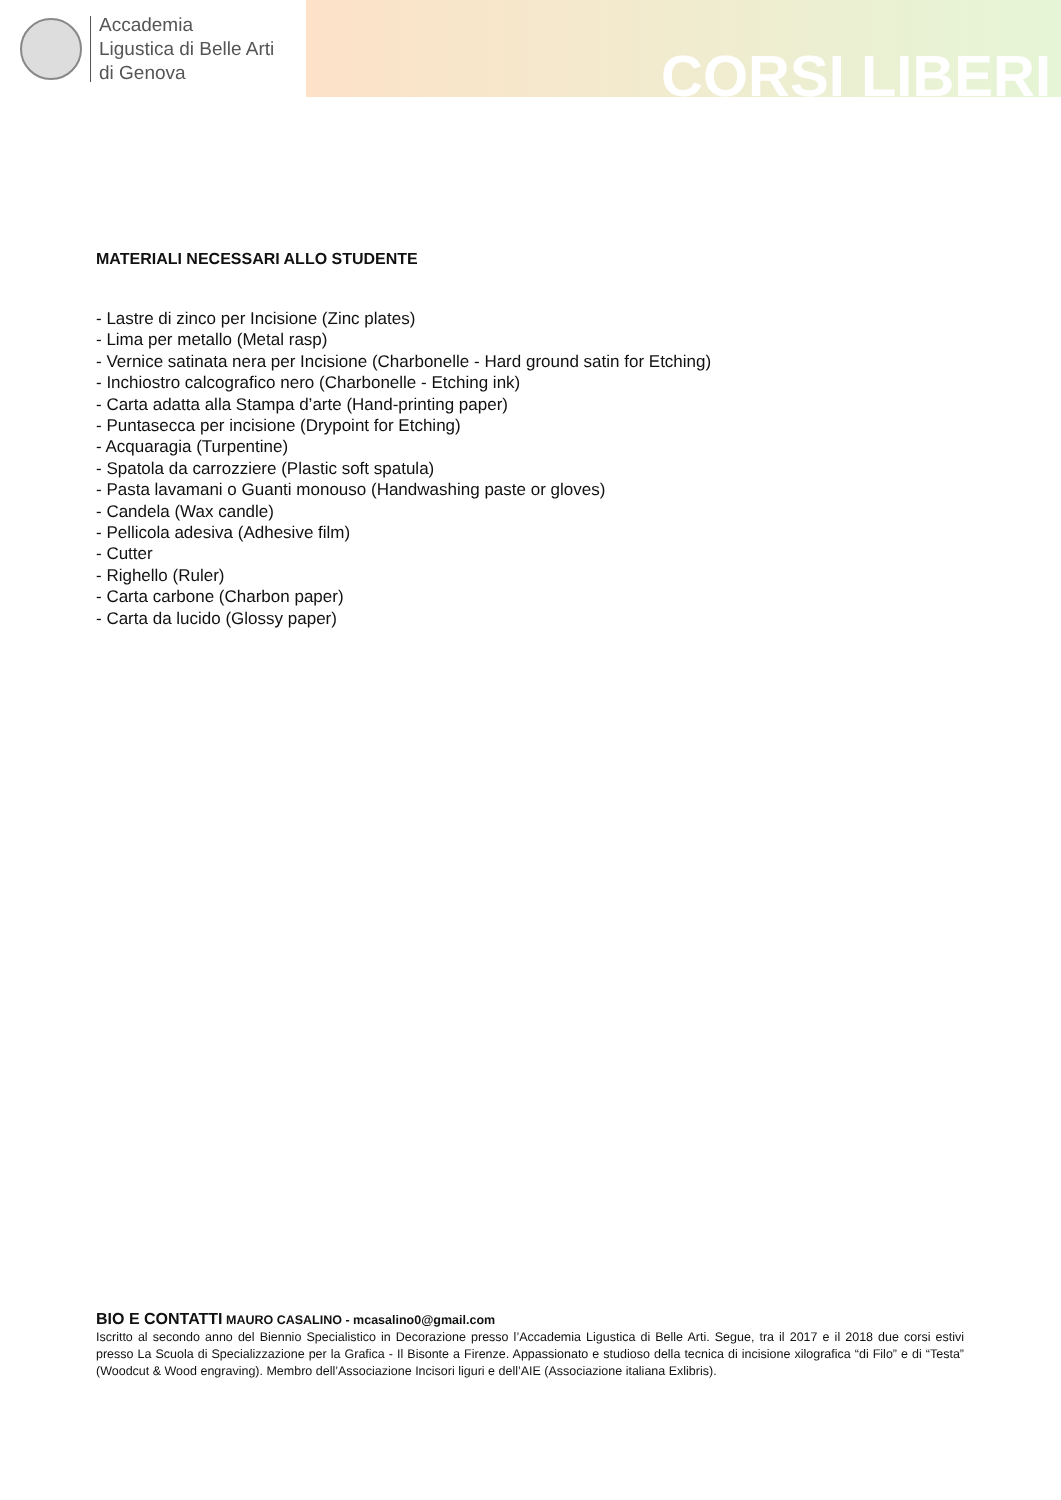Accademia
Ligustica di Belle Arti
di Genova
CORSI LIBERI
MATERIALI NECESSARI ALLO STUDENTE
- Lastre di zinco per Incisione (Zinc plates)
- Lima per metallo (Metal rasp)
- Vernice satinata nera per Incisione (Charbonelle - Hard ground satin for Etching)
- Inchiostro calcografico nero (Charbonelle - Etching ink)
- Carta adatta alla Stampa d’arte (Hand-printing paper)
- Puntasecca per incisione (Drypoint for Etching)
- Acquaragia (Turpentine)
- Spatola da carrozziere (Plastic soft spatula)
- Pasta lavamani o Guanti monouso (Handwashing paste or gloves)
- Candela (Wax candle)
- Pellicola adesiva (Adhesive film)
- Cutter
- Righello (Ruler)
- Carta carbone (Charbon paper)
- Carta da lucido (Glossy paper)
BIO E CONTATTI MAURO CASALINO - mcasalino0@gmail.com
Iscritto al secondo anno del Biennio Specialistico in Decorazione presso l’Accademia Ligustica di Belle Arti. Segue, tra il 2017 e il 2018 due corsi estivi presso La Scuola di Specializzazione per la Grafica - Il Bisonte a Firenze. Appassionato e studioso della tecnica di incisione xilografica “di Filo” e di “Testa” (Woodcut & Wood engraving). Membro dell’Associazione Incisori liguri e dell’AIE (Associazione italiana Exlibris).